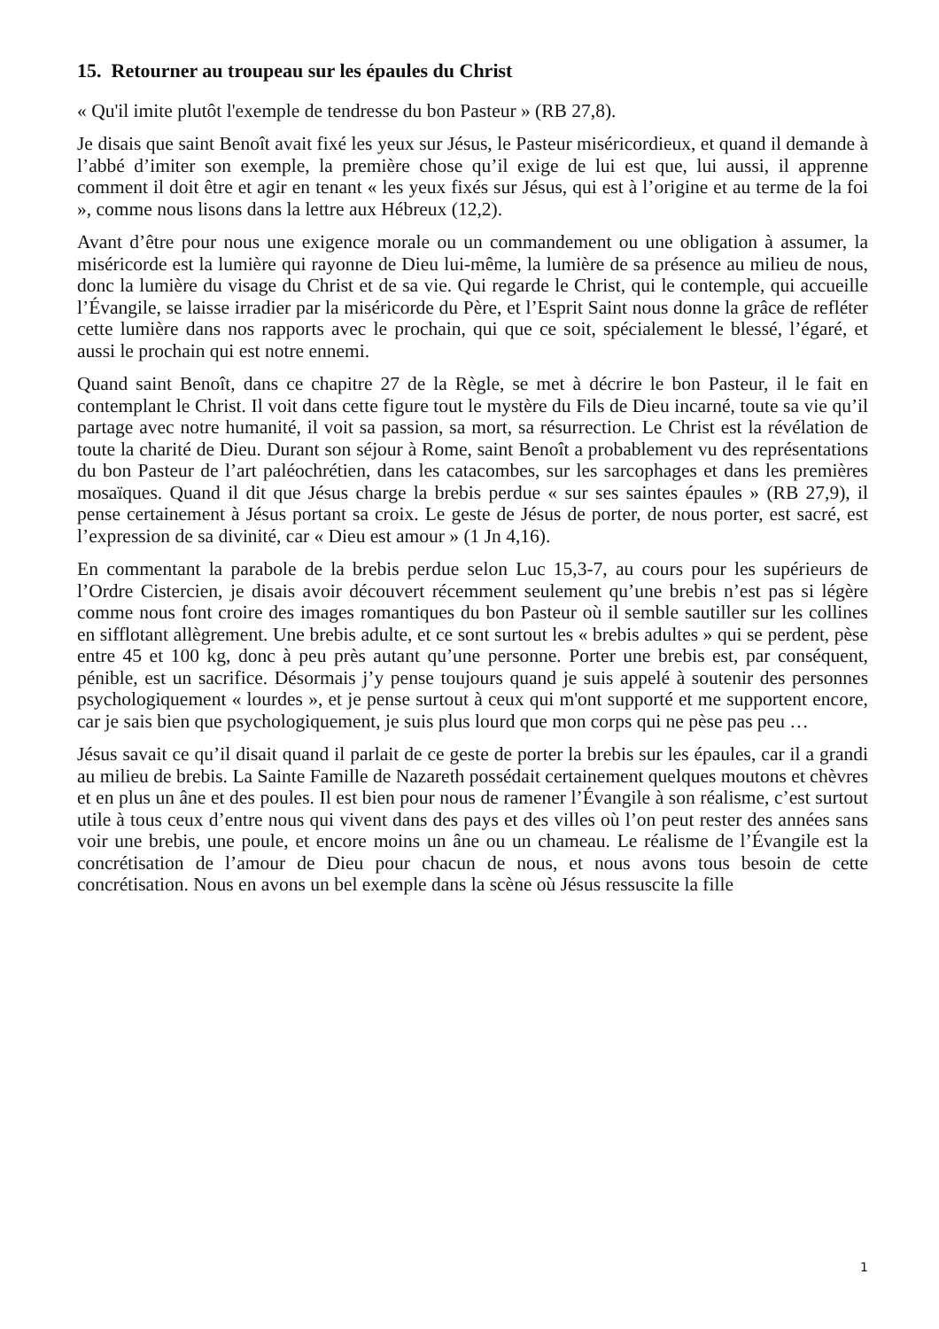15. Retourner au troupeau sur les épaules du Christ
« Qu'il imite plutôt l'exemple de tendresse du bon Pasteur » (RB 27,8).
Je disais que saint Benoît avait fixé les yeux sur Jésus, le Pasteur miséricordieux, et quand il demande à l’abbé d’imiter son exemple, la première chose qu’il exige de lui est que, lui aussi, il apprenne comment il doit être et agir en tenant « les yeux fixés sur Jésus, qui est à l’origine et au terme de la foi », comme nous lisons dans la lettre aux Hébreux (12,2).
Avant d’être pour nous une exigence morale ou un commandement ou une obligation à assumer, la miséricorde est la lumière qui rayonne de Dieu lui-même, la lumière de sa présence au milieu de nous, donc la lumière du visage du Christ et de sa vie. Qui regarde le Christ, qui le contemple, qui accueille l’Évangile, se laisse irradier par la miséricorde du Père, et l’Esprit Saint nous donne la grâce de refléter cette lumière dans nos rapports avec le prochain, qui que ce soit, spécialement le blessé, l’égaré, et aussi le prochain qui est notre ennemi.
Quand saint Benoît, dans ce chapitre 27 de la Règle, se met à décrire le bon Pasteur, il le fait en contemplant le Christ. Il voit dans cette figure tout le mystère du Fils de Dieu incarné, toute sa vie qu’il partage avec notre humanité, il voit sa passion, sa mort, sa résurrection. Le Christ est la révélation de toute la charité de Dieu. Durant son séjour à Rome, saint Benoît a probablement vu des représentations du bon Pasteur de l’art paléochrétien, dans les catacombes, sur les sarcophages et dans les premières mosaïques. Quand il dit que Jésus charge la brebis perdue « sur ses saintes épaules » (RB 27,9), il pense certainement à Jésus portant sa croix. Le geste de Jésus de porter, de nous porter, est sacré, est l’expression de sa divinité, car « Dieu est amour » (1 Jn 4,16).
En commentant la parabole de la brebis perdue selon Luc 15,3-7, au cours pour les supérieurs de l’Ordre Cistercien, je disais avoir découvert récemment seulement qu’une brebis n’est pas si légère comme nous font croire des images romantiques du bon Pasteur où il semble sautiller sur les collines en sifflotant allègrement. Une brebis adulte, et ce sont surtout les « brebis adultes » qui se perdent, pèse entre 45 et 100 kg, donc à peu près autant qu’une personne. Porter une brebis est, par conséquent, pénible, est un sacrifice. Désormais j’y pense toujours quand je suis appelé à soutenir des personnes psychologiquement « lourdes », et je pense surtout à ceux qui m'ont supporté et me supportent encore, car je sais bien que psychologiquement, je suis plus lourd que mon corps qui ne pèse pas peu …
Jésus savait ce qu’il disait quand il parlait de ce geste de porter la brebis sur les épaules, car il a grandi au milieu de brebis. La Sainte Famille de Nazareth possédait certainement quelques moutons et chèvres et en plus un âne et des poules. Il est bien pour nous de ramener l’Évangile à son réalisme, c’est surtout utile à tous ceux d’entre nous qui vivent dans des pays et des villes où l’on peut rester des années sans voir une brebis, une poule, et encore moins un âne ou un chameau. Le réalisme de l’Évangile est la concrétisation de l’amour de Dieu pour chacun de nous, et nous avons tous besoin de cette concrétisation. Nous en avons un bel exemple dans la scène où Jésus ressuscite la fille
1